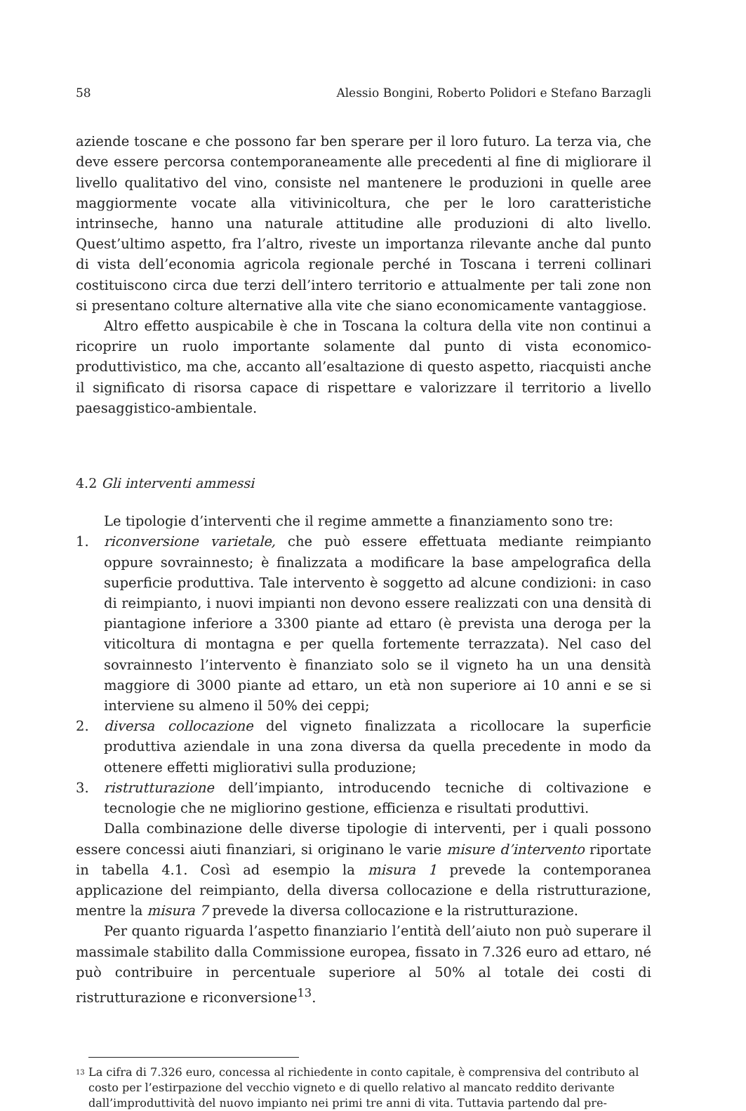58 Alessio Bongini, Roberto Polidori e Stefano Barzagli
aziende toscane e che possono far ben sperare per il loro futuro. La terza via, che deve essere percorsa contemporaneamente alle precedenti al fine di migliorare il livello qualitativo del vino, consiste nel mantenere le produzioni in quelle aree maggiormente vocate alla vitivinicoltura, che per le loro caratteristiche intrinseche, hanno una naturale attitudine alle produzioni di alto livello. Quest’ultimo aspetto, fra l’altro, riveste un importanza rilevante anche dal punto di vista dell’economia agricola regionale perché in Toscana i terreni collinari costituiscono circa due terzi dell’intero territorio e attualmente per tali zone non si presentano colture alternative alla vite che siano economicamente vantaggiose.
Altro effetto auspicabile è che in Toscana la coltura della vite non continui a ricoprire un ruolo importante solamente dal punto di vista economico-produttivistico, ma che, accanto all’esaltazione di questo aspetto, riacquisti anche il significato di risorsa capace di rispettare e valorizzare il territorio a livello paesaggistico-ambientale.
4.2 Gli interventi ammessi
Le tipologie d’interventi che il regime ammette a finanziamento sono tre:
1. riconversione varietale, che può essere effettuata mediante reimpianto oppure sovrainnesto; è finalizzata a modificare la base ampelografica della superficie produttiva. Tale intervento è soggetto ad alcune condizioni: in caso di reimpianto, i nuovi impianti non devono essere realizzati con una densità di piantagione inferiore a 3300 piante ad ettaro (è prevista una deroga per la viticoltura di montagna e per quella fortemente terrazzata). Nel caso del sovrainnesto l’intervento è finanziato solo se il vigneto ha un una densità maggiore di 3000 piante ad ettaro, un età non superiore ai 10 anni e se si interviene su almeno il 50% dei ceppi;
2. diversa collocazione del vigneto finalizzata a ricollocare la superficie produttiva aziendale in una zona diversa da quella precedente in modo da ottenere effetti migliorativi sulla produzione;
3. ristrutturazione dell’impianto, introducendo tecniche di coltivazione e tecnologie che ne migliorino gestione, efficienza e risultati produttivi.
Dalla combinazione delle diverse tipologie di interventi, per i quali possono essere concessi aiuti finanziari, si originano le varie misure d’intervento riportate in tabella 4.1. Così ad esempio la misura 1 prevede la contemporanea applicazione del reimpianto, della diversa collocazione e della ristrutturazione, mentre la misura 7 prevede la diversa collocazione e la ristrutturazione.
Per quanto riguarda l’aspetto finanziario l’entità dell’aiuto non può superare il massimale stabilito dalla Commissione europea, fissato in 7.326 euro ad ettaro, né può contribuire in percentuale superiore al 50% al totale dei costi di ristrutturazione e riconversione<sup>13</sup>.
<sup>13</sup> La cifra di 7.326 euro, concessa al richiedente in conto capitale, è comprensiva del contributo al costo per l’estirpazione del vecchio vigneto e di quello relativo al mancato reddito derivante dall’improduttività del nuovo impianto nei primi tre anni di vita. Tuttavia partendo dal pre-